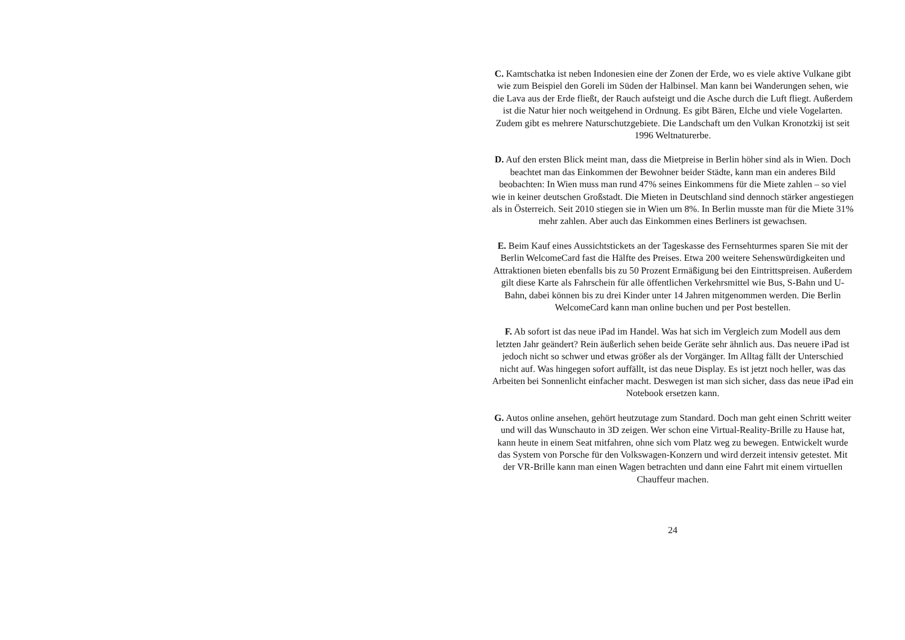C. Kamtschatka ist neben Indonesien eine der Zonen der Erde, wo es viele aktive Vulkane gibt wie zum Beispiel den Goreli im Süden der Halbinsel. Man kann bei Wanderungen sehen, wie die Lava aus der Erde fließt, der Rauch aufsteigt und die Asche durch die Luft fliegt. Außerdem ist die Natur hier noch weitgehend in Ordnung. Es gibt Bären, Elche und viele Vogelarten. Zudem gibt es mehrere Naturschutzgebiete. Die Landschaft um den Vulkan Kronotzkij ist seit 1996 Weltnaturerbe.
D. Auf den ersten Blick meint man, dass die Mietpreise in Berlin höher sind als in Wien. Doch beachtet man das Einkommen der Bewohner beider Städte, kann man ein anderes Bild beobachten: In Wien muss man rund 47% seines Einkommens für die Miete zahlen – so viel wie in keiner deutschen Großstadt. Die Mieten in Deutschland sind dennoch stärker angestiegen als in Österreich. Seit 2010 stiegen sie in Wien um 8%. In Berlin musste man für die Miete 31% mehr zahlen. Aber auch das Einkommen eines Berliners ist gewachsen.
E. Beim Kauf eines Aussichtstickets an der Tageskasse des Fernsehturmes sparen Sie mit der Berlin WelcomeCard fast die Hälfte des Preises. Etwa 200 weitere Sehenswürdigkeiten und Attraktionen bieten ebenfalls bis zu 50 Prozent Ermäßigung bei den Eintrittspreisen. Außerdem gilt diese Karte als Fahrschein für alle öffentlichen Verkehrsmittel wie Bus, S-Bahn und U-Bahn, dabei können bis zu drei Kinder unter 14 Jahren mitgenommen werden. Die Berlin WelcomeCard kann man online buchen und per Post bestellen.
F. Ab sofort ist das neue iPad im Handel. Was hat sich im Vergleich zum Modell aus dem letzten Jahr geändert? Rein äußerlich sehen beide Geräte sehr ähnlich aus. Das neuere iPad ist jedoch nicht so schwer und etwas größer als der Vorgänger. Im Alltag fällt der Unterschied nicht auf. Was hingegen sofort auffällt, ist das neue Display. Es ist jetzt noch heller, was das Arbeiten bei Sonnenlicht einfacher macht. Deswegen ist man sich sicher, dass das neue iPad ein Notebook ersetzen kann.
G. Autos online ansehen, gehört heutzutage zum Standard. Doch man geht einen Schritt weiter und will das Wunschauto in 3D zeigen. Wer schon eine Virtual-Reality-Brille zu Hause hat, kann heute in einem Seat mitfahren, ohne sich vom Platz weg zu bewegen. Entwickelt wurde das System von Porsche für den Volkswagen-Konzern und wird derzeit intensiv getestet. Mit der VR-Brille kann man einen Wagen betrachten und dann eine Fahrt mit einem virtuellen Chauffeur machen.
24